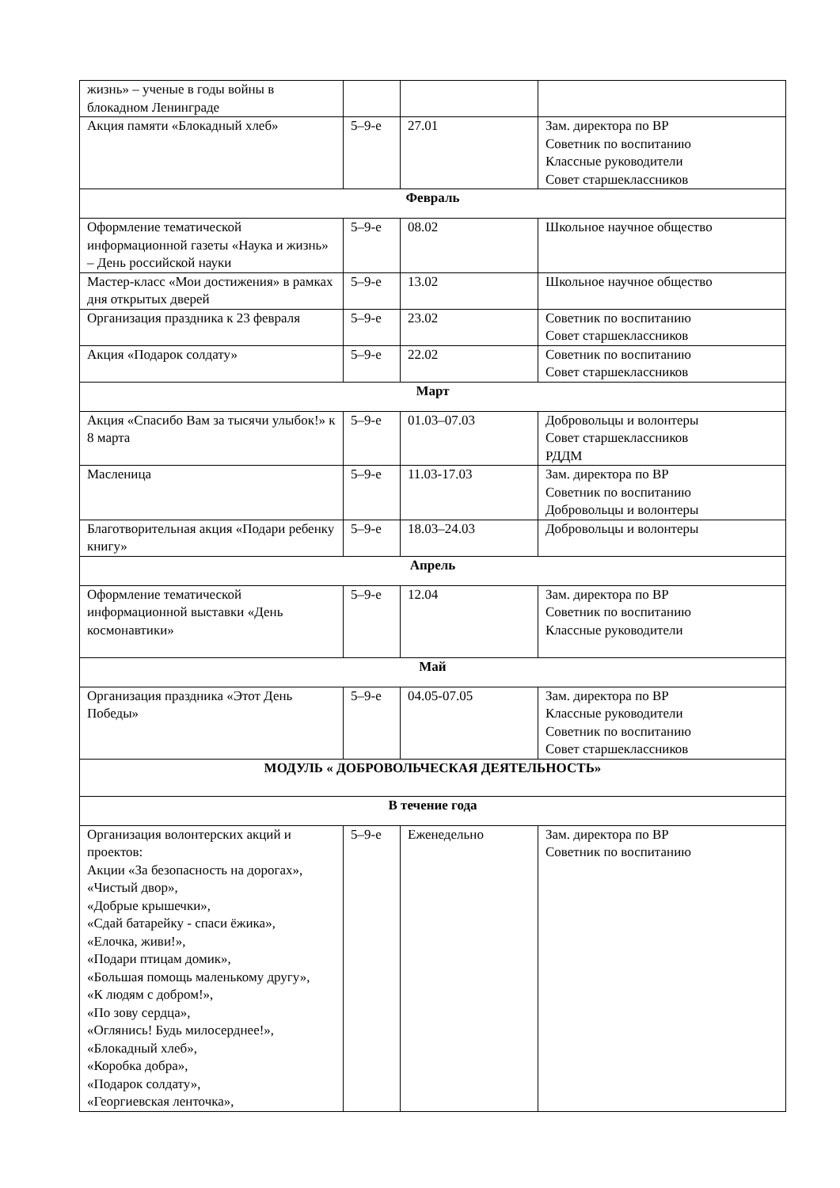| жизнь» – ученые в годы войны в блокадном Ленинграде | | | |
| Акция памяти «Блокадный хлеб» | 5–9-е | 27.01 | Зам. директора по ВР Советник по воспитанию Классные руководители Совет старшеклассников |
| Февраль | | | |
| Оформление тематической информационной газеты «Наука и жизнь» – День российской науки | 5–9-е | 08.02 | Школьное научное общество |
| Мастер-класс «Мои достижения» в рамках дня открытых дверей | 5–9-е | 13.02 | Школьное научное общество |
| Организация праздника к 23 февраля | 5–9-е | 23.02 | Советник по воспитанию Совет старшеклассников |
| Акция «Подарок солдату» | 5–9-е | 22.02 | Советник по воспитанию Совет старшеклассников |
| Март | | | |
| Акция «Спасибо Вам за тысячи улыбок!» к 8 марта | 5–9-е | 01.03–07.03 | Добровольцы и волонтеры Совет старшеклассников РДДМ |
| Масленица | 5–9-е | 11.03-17.03 | Зам. директора по ВР Советник по воспитанию Добровольцы и волонтеры |
| Благотворительная акция «Подари ребенку книгу» | 5–9-е | 18.03–24.03 | Добровольцы и волонтеры |
| Апрель | | | |
| Оформление тематической информационной выставки «День космонавтики» | 5–9-е | 12.04 | Зам. директора по ВР Советник по воспитанию Классные руководители |
| Май | | | |
| Организация праздника «Этот День Победы» | 5–9-е | 04.05-07.05 | Зам. директора по ВР Классные руководители Советник по воспитанию Совет старшеклассников |
| МОДУЛЬ « ДОБРОВОЛЬЧЕСКАЯ ДЕЯТЕЛЬНОСТЬ» | | | |
| В течение года | | | |
| Организация волонтерских акций и проектов: Акции «За безопасность на дорогах», «Чистый двор», «Добрые крышечки», «Сдай батарейку - спаси ёжика», «Елочка, живи!», «Подари птицам домик», «Большая помощь маленькому другу», «К людям с добром!», «По зову сердца», «Оглянись! Будь милосерднее!», «Блокадный хлеб», «Коробка добра», «Подарок солдату», «Георгиевская ленточка», | 5–9-е | Еженедельно | Зам. директора по ВР Советник по воспитанию |